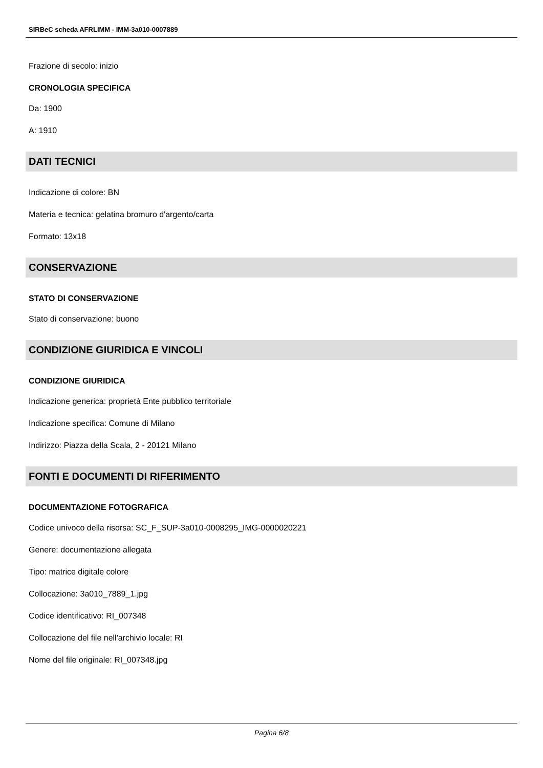SIRBeC scheda AFRLIMM - IMM-3a010-0007889
Frazione di secolo: inizio
CRONOLOGIA SPECIFICA
Da: 1900
A: 1910
DATI TECNICI
Indicazione di colore: BN
Materia e tecnica: gelatina bromuro d'argento/carta
Formato: 13x18
CONSERVAZIONE
STATO DI CONSERVAZIONE
Stato di conservazione: buono
CONDIZIONE GIURIDICA E VINCOLI
CONDIZIONE GIURIDICA
Indicazione generica: proprietà Ente pubblico territoriale
Indicazione specifica: Comune di Milano
Indirizzo: Piazza della Scala, 2 - 20121 Milano
FONTI E DOCUMENTI DI RIFERIMENTO
DOCUMENTAZIONE FOTOGRAFICA
Codice univoco della risorsa: SC_F_SUP-3a010-0008295_IMG-0000020221
Genere: documentazione allegata
Tipo: matrice digitale colore
Collocazione: 3a010_7889_1.jpg
Codice identificativo: RI_007348
Collocazione del file nell'archivio locale: RI
Nome del file originale: RI_007348.jpg
Pagina 6/8